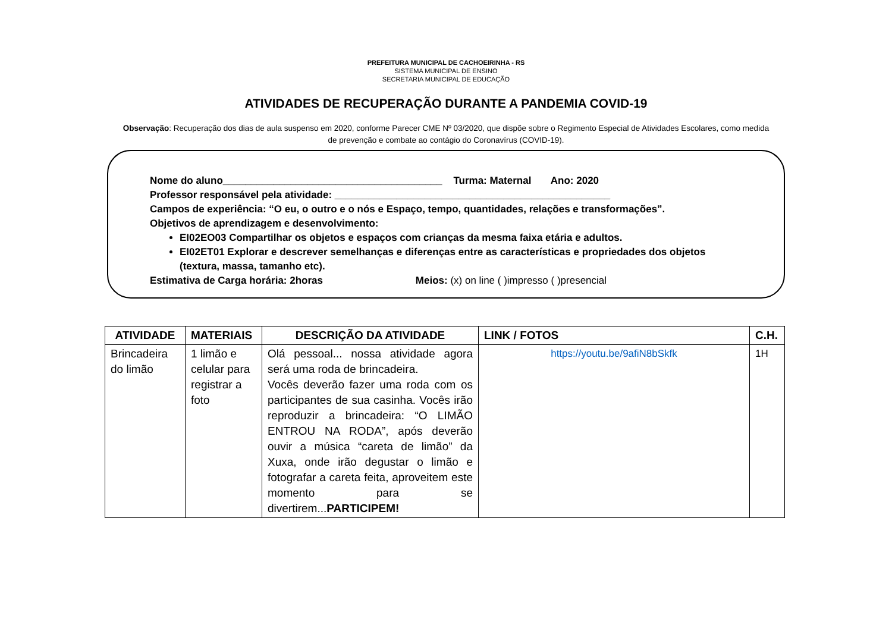PREFEITURA MUNICIPAL DE CACHOEIRINHA - RS
SISTEMA MUNICIPAL DE ENSINO
SECRETARIA MUNICIPAL DE EDUCAÇÃO
ATIVIDADES DE RECUPERAÇÃO DURANTE A PANDEMIA COVID-19
Observação: Recuperação dos dias de aula suspenso em 2020, conforme Parecer CME Nº 03/2020, que dispõe sobre o Regimento Especial de Atividades Escolares, como medida de prevenção e combate ao contágio do Coronavírus (COVID-19).
Nome do aluno_______________________________________ Turma: Maternal Ano: 2020
Professor responsável pela atividade: _________________________________________________
Campos de experiência: “O eu, o outro e o nós e Espaço, tempo, quantidades, relações e transformações”.
Objetivos de aprendizagem e desenvolvimento:
EI02EO03 Compartilhar os objetos e espaços com crianças da mesma faixa etária e adultos.
EI02ET01 Explorar e descrever semelhanças e diferenças entre as características e propriedades dos objetos (textura, massa, tamanho etc).
Estimativa de Carga horária: 2horas Meios: (x) on line ( )impresso ( )presencial
| ATIVIDADE | MATERIAIS | DESCRIÇÃO DA ATIVIDADE | LINK / FOTOS | C.H. |
| --- | --- | --- | --- | --- |
| Brincadeira do limão | 1 limão e celular para registrar a foto | Olá pessoal... nossa atividade agora será uma roda de brincadeira. Vocês deverão fazer uma roda com os participantes de sua casinha. Vocês irão reproduzir a brincadeira: “O LIMÃO ENTROU NA RODA”, após deverão ouvir a música “careta de limão” da Xuxa, onde irão degustar o limão e fotografar a careta feita, aproveitem este momento para se divertirem... PARTICIPEM! | https://youtu.be/9afiN8bSkfk | 1H |